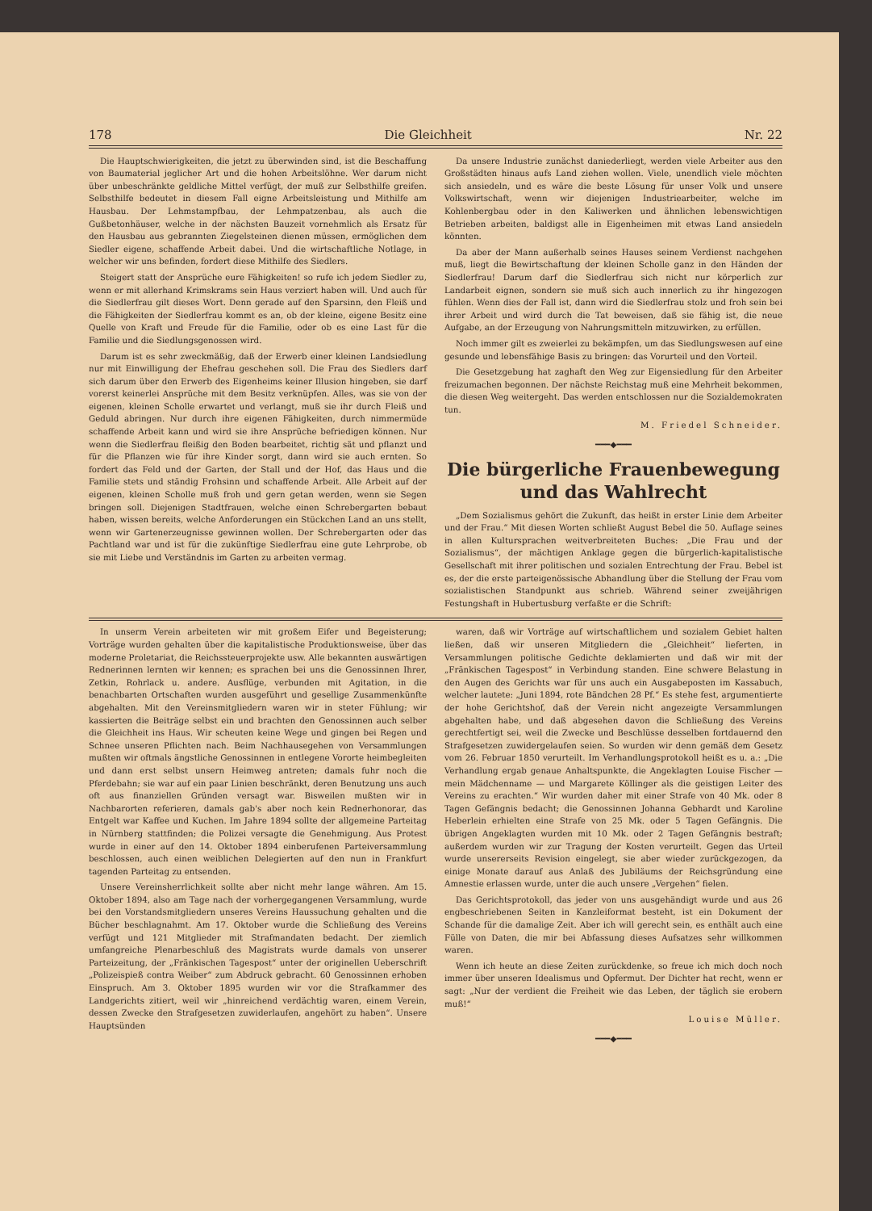178 Die Gleichheit Nr. 22
Die Hauptschwierigkeiten, die jetzt zu überwinden sind, ist die Beschaffung von Baumaterial jeglicher Art und die hohen Arbeitslöhne. Wer darum nicht über unbeschränkte geldliche Mittel verfügt, der muß zur Selbsthilfe greifen. Selbsthilfe bedeutet in diesem Fall eigne Arbeitsleistung und Mithilfe am Hausbau. Der Lehmstampfbau, der Lehmpatzenbau, als auch die Gußbetonhäuser, welche in der nächsten Bauzeit vornehmlich als Ersatz für den Hausbau aus gebrannten Ziegelsteinen dienen müssen, ermöglichen dem Siedler eigene, schaffende Arbeit dabei. Und die wirtschaftliche Notlage, in welcher wir uns befinden, fordert diese Mithilfe des Siedlers.
Steigert statt der Ansprüche eure Fähigkeiten! so rufe ich jedem Siedler zu, wenn er mit allerhand Krimskrams sein Haus verziert haben will. Und auch für die Siedlerfrau gilt dieses Wort. Denn gerade auf den Sparsinn, den Fleiß und die Fähigkeiten der Siedlerfrau kommt es an, ob der kleine, eigene Besitz eine Quelle von Kraft und Freude für die Familie, oder ob es eine Last für die Familie und die Siedlungsgenossen wird.
Darum ist es sehr zweckmäßig, daß der Erwerb einer kleinen Landsiedlung nur mit Einwilligung der Ehefrau geschehen soll. Die Frau des Siedlers darf sich darum über den Erwerb des Eigenheims keiner Illusion hingeben, sie darf vorerst keinerlei Ansprüche mit dem Besitz verknüpfen. Alles, was sie von der eigenen, kleinen Scholle erwartet und verlangt, muß sie ihr durch Fleiß und Geduld abringen. Nur durch ihre eigenen Fähigkeiten, durch nimmermüde schaffende Arbeit kann und wird sie ihre Ansprüche befriedigen können. Nur wenn die Siedlerfrau fleißig den Boden bearbeitet, richtig sät und pflanzt und für die Pflanzen wie für ihre Kinder sorgt, dann wird sie auch ernten. So fordert das Feld und der Garten, der Stall und der Hof, das Haus und die Familie stets und ständig Frohsinn und schaffende Arbeit. Alle Arbeit auf der eigenen, kleinen Scholle muß froh und gern getan werden, wenn sie Segen bringen soll. Diejenigen Stadtfrauen, welche einen Schrebergarten bebaut haben, wissen bereits, welche Anforderungen ein Stückchen Land an uns stellt, wenn wir Gartenerzeugnisse gewinnen wollen. Der Schrebergarten oder das Pachtland war und ist für die zukünftige Siedlerfrau eine gute Lehrprobe, ob sie mit Liebe und Verständnis im Garten zu arbeiten vermag.
Da unsere Industrie zunächst daniederliegt, werden viele Arbeiter aus den Großstädten hinaus aufs Land ziehen wollen. Viele, unendlich viele möchten sich ansiedeln, und es wäre die beste Lösung für unser Volk und unsere Volkswirtschaft, wenn wir diejenigen Industriearbeiter, welche im Kohlenbergbau oder in den Kaliwerken und ähnlichen lebenswichtigen Betrieben arbeiten, baldigst alle in Eigenheimen mit etwas Land ansiedeln könnten.
Da aber der Mann außerhalb seines Hauses seinem Verdienst nachgehen muß, liegt die Bewirtschaftung der kleinen Scholle ganz in den Händen der Siedlerfrau! Darum darf die Siedlerfrau sich nicht nur körperlich zur Landarbeit eignen, sondern sie muß sich auch innerlich zu ihr hingezogen fühlen. Wenn dies der Fall ist, dann wird die Siedlerfrau stolz und froh sein bei ihrer Arbeit und wird durch die Tat beweisen, daß sie fähig ist, die neue Aufgabe, an der Erzeugung von Nahrungsmitteln mitzuwirken, zu erfüllen.
Noch immer gilt es zweierlei zu bekämpfen, um das Siedlungswesen auf eine gesunde und lebensfähige Basis zu bringen: das Vorurteil und den Vorteil.
Die Gesetzgebung hat zaghaft den Weg zur Eigensiedlung für den Arbeiter freizumachen begonnen. Der nächste Reichstag muß eine Mehrheit bekommen, die diesen Weg weitergeht. Das werden entschlossen nur die Sozialdemokraten tun.
M. Friedel Schneider.
━━━◆━━━
Die bürgerliche Frauenbewegung und das Wahlrecht
„Dem Sozialismus gehört die Zukunft, das heißt in erster Linie dem Arbeiter und der Frau.“ Mit diesen Worten schließt August Bebel die 50. Auflage seines in allen Kultursprachen weitverbreiteten Buches: „Die Frau und der Sozialismus“, der mächtigen Anklage gegen die bürgerlich-kapitalistische Gesellschaft mit ihrer politischen und sozialen Entrechtung der Frau. Bebel ist es, der die erste parteigenössische Abhandlung über die Stellung der Frau vom sozialistischen Standpunkt aus schrieb. Während seiner zweijährigen Festungshaft in Hubertusburg verfaßte er die Schrift:
In unserm Verein arbeiteten wir mit großem Eifer und Begeisterung; Vorträge wurden gehalten über die kapitalistische Produktionsweise, über das moderne Proletariat, die Reichssteuerprojekte usw. Alle bekannten auswärtigen Rednerinnen lernten wir kennen; es sprachen bei uns die Genossinnen Ihrer, Zetkin, Rohrlack u. andere. Ausflüge, verbunden mit Agitation, in die benachbarten Ortschaften wurden ausgeführt und gesellige Zusammenkünfte abgehalten. Mit den Vereinsmitgliedern waren wir in steter Fühlung; wir kassierten die Beiträge selbst ein und brachten den Genossinnen auch selber die Gleichheit ins Haus. Wir scheuten keine Wege und gingen bei Regen und Schnee unseren Pflichten nach. Beim Nachhausegehen von Versammlungen mußten wir oftmals ängstliche Genossinnen in entlegene Vororte heimbegleiten und dann erst selbst unsern Heimweg antreten; damals fuhr noch die Pferdebahn; sie war auf ein paar Linien beschränkt, deren Benutzung uns auch oft aus finanziellen Gründen versagt war. Bisweilen mußten wir in Nachbarorten referieren, damals gab's aber noch kein Rednerhonorar, das Entgelt war Kaffee und Kuchen. Im Jahre 1894 sollte der allgemeine Parteitag in Nürnberg stattfinden; die Polizei versagte die Genehmigung. Aus Protest wurde in einer auf den 14. Oktober 1894 einberufenen Parteiversammlung beschlossen, auch einen weiblichen Delegierten auf den nun in Frankfurt tagenden Parteitag zu entsenden.
Unsere Vereinsherrlichkeit sollte aber nicht mehr lange währen. Am 15. Oktober 1894, also am Tage nach der vorhergegangenen Versammlung, wurde bei den Vorstandsmitgliedern unseres Vereins Haussuchung gehalten und die Bücher beschlagnahmt. Am 17. Oktober wurde die Schließung des Vereins verfügt und 121 Mitglieder mit Strafmandaten bedacht. Der ziemlich umfangreiche Plenarbeschluß des Magistrats wurde damals von unserer Parteizeitung, der „Fränkischen Tagespost“ unter der originellen Ueberschrift „Polizeispieß contra Weiber“ zum Abdruck gebracht. 60 Genossinnen erhoben Einspruch. Am 3. Oktober 1895 wurden wir vor die Strafkammer des Landgerichts zitiert, weil wir „hinreichend verdächtig waren, einem Verein, dessen Zwecke den Strafgesetzen zuwiderlaufen, angehört zu haben“. Unsere Hauptsünden
waren, daß wir Vorträge auf wirtschaftlichem und sozialem Gebiet halten ließen, daß wir unseren Mitgliedern die „Gleichheit“ lieferten, in Versammlungen politische Gedichte deklamierten und daß wir mit der „Fränkischen Tagespost“ in Verbindung standen. Eine schwere Belastung in den Augen des Gerichts war für uns auch ein Ausgabeposten im Kassabuch, welcher lautete: „Juni 1894, rote Bändchen 28 Pf.“ Es stehe fest, argumentierte der hohe Gerichtshof, daß der Verein nicht angezeigte Versammlungen abgehalten habe, und daß abgesehen davon die Schließung des Vereins gerechtfertigt sei, weil die Zwecke und Beschlüsse desselben fortdauernd den Strafgesetzen zuwidergelaufen seien. So wurden wir denn gemäß dem Gesetz vom 26. Februar 1850 verurteilt. Im Verhandlungsprotokoll heißt es u. a.: „Die Verhandlung ergab genaue Anhaltspunkte, die Angeklagten Louise Fischer — mein Mädchenname — und Margarete Köllinger als die geistigen Leiter des Vereins zu erachten.“ Wir wurden daher mit einer Strafe von 40 Mk. oder 8 Tagen Gefängnis bedacht; die Genossinnen Johanna Gebhardt und Karoline Heberlein erhielten eine Strafe von 25 Mk. oder 5 Tagen Gefängnis. Die übrigen Angeklagten wurden mit 10 Mk. oder 2 Tagen Gefängnis bestraft; außerdem wurden wir zur Tragung der Kosten verurteilt. Gegen das Urteil wurde unsererseits Revision eingelegt, sie aber wieder zurückgezogen, da einige Monate darauf aus Anlaß des Jubiläums der Reichsgründung eine Amnestie erlassen wurde, unter die auch unsere „Vergehen“ fielen.
Das Gerichtsprotokoll, das jeder von uns ausgehändigt wurde und aus 26 engbeschriebenen Seiten in Kanzleiformat besteht, ist ein Dokument der Schande für die damalige Zeit. Aber ich will gerecht sein, es enthält auch eine Fülle von Daten, die mir bei Abfassung dieses Aufsatzes sehr willkommen waren.
Wenn ich heute an diese Zeiten zurückdenke, so freue ich mich doch noch immer über unseren Idealismus und Opfermut. Der Dichter hat recht, wenn er sagt: „Nur der verdient die Freiheit wie das Leben, der täglich sie erobern muß!“
Louise Müller.
━━━◆━━━